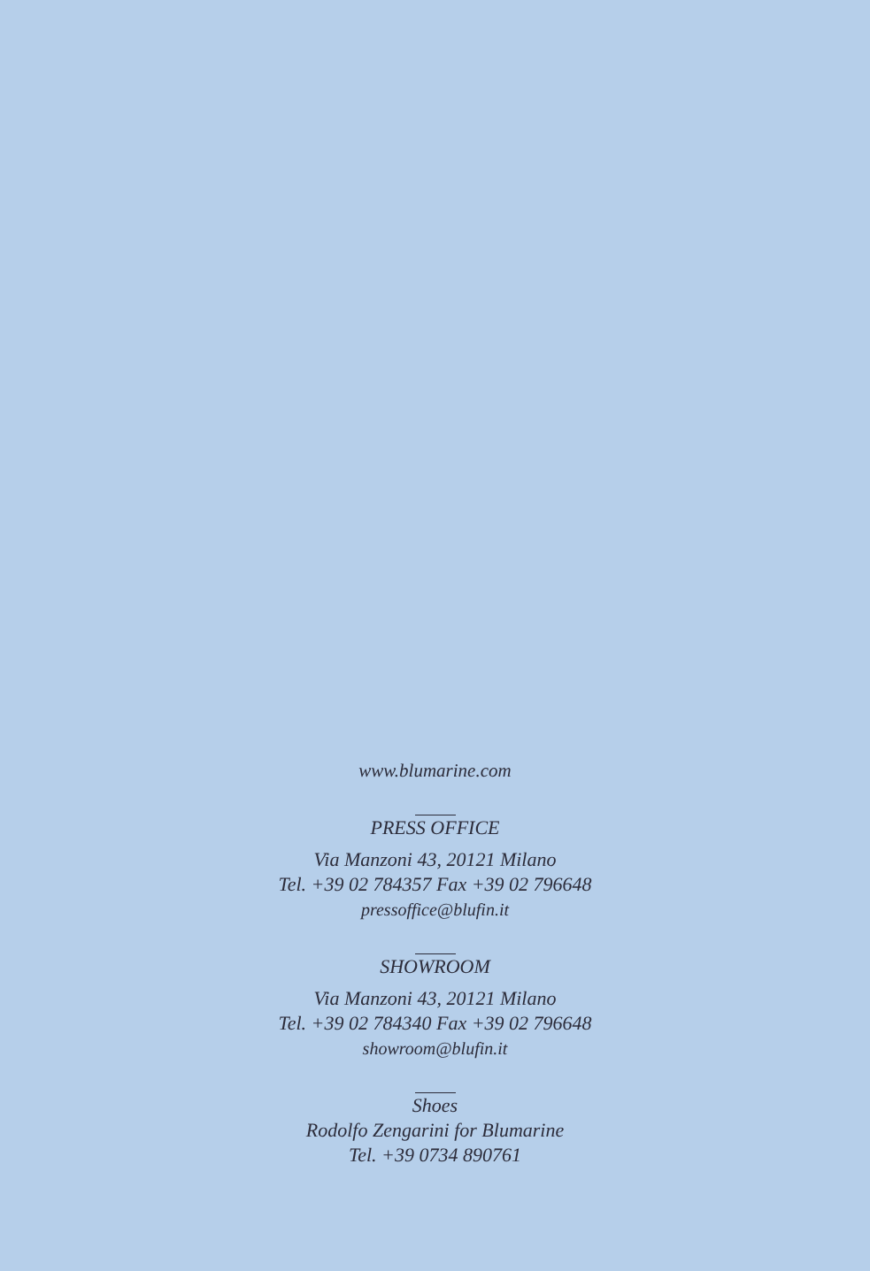www.blumarine.com
PRESS OFFICE
Via Manzoni 43, 20121 Milano
Tel. +39 02 784357 Fax +39 02 796648
pressoffice@blufin.it
SHOWROOM
Via Manzoni 43, 20121 Milano
Tel. +39 02 784340 Fax +39 02 796648
showroom@blufin.it
Shoes
Rodolfo Zengarini for Blumarine
Tel. +39 0734 890761